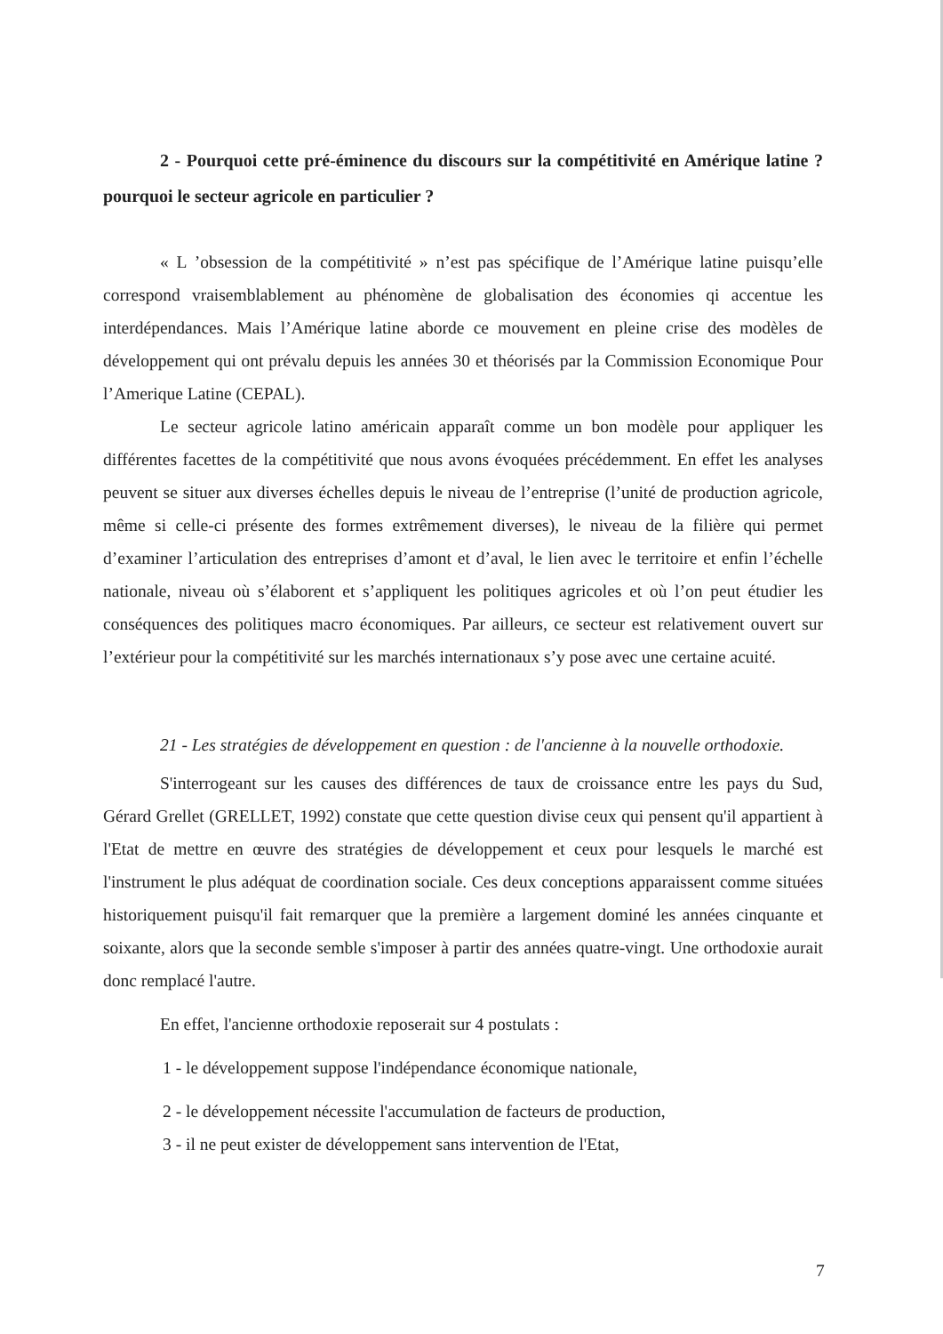2 - Pourquoi cette pré-éminence du discours sur la compétitivité en Amérique latine ? pourquoi le secteur agricole en particulier ?
« L ’obsession de la compétitivité » n’est pas spécifique de l’Amérique latine puisqu’elle correspond vraisemblablement au phénomène de globalisation des économies qi accentue les interdépendances. Mais l’Amérique latine aborde ce mouvement en pleine crise des modèles de développement qui ont prévalu depuis les années 30 et théorisés par la Commission Economique Pour l’Amerique Latine (CEPAL).
Le secteur agricole latino américain apparaît comme un bon modèle pour appliquer les différentes facettes de la compétitivité que nous avons évoquées précédemment. En effet les analyses peuvent se situer aux diverses échelles depuis le niveau de l’entreprise (l’unité de production agricole, même si celle-ci présente des formes extrêmement diverses), le niveau de la filière qui permet d’examiner l’articulation des entreprises d’amont et d’aval, le lien avec le territoire et enfin l’échelle nationale, niveau où s’élaborent et s’appliquent les politiques agricoles et où l’on peut étudier les conséquences des politiques macro économiques. Par ailleurs, ce secteur est relativement ouvert sur l’extérieur pour la compétitivité sur les marchés internationaux s’y pose avec une certaine acuité.
21 - Les stratégies de développement en question : de l'ancienne à la nouvelle orthodoxie.
S'interrogeant sur les causes des différences de taux de croissance entre les pays du Sud, Gérard Grellet (GRELLET, 1992) constate que cette question divise ceux qui pensent qu'il appartient à l'Etat de mettre en œuvre des stratégies de développement et ceux pour lesquels le marché est l'instrument le plus adéquat de coordination sociale. Ces deux conceptions apparaissent comme situées historiquement puisqu'il fait remarquer que la première a largement dominé les années cinquante et soixante, alors que la seconde semble s'imposer à partir des années quatre-vingt. Une orthodoxie aurait donc remplacé l'autre.
En effet, l'ancienne orthodoxie reposerait sur 4 postulats :
1 - le développement suppose l'indépendance économique nationale,
2 - le développement nécessite l'accumulation de facteurs de production,
3 - il ne peut exister de développement sans intervention de l'Etat,
7